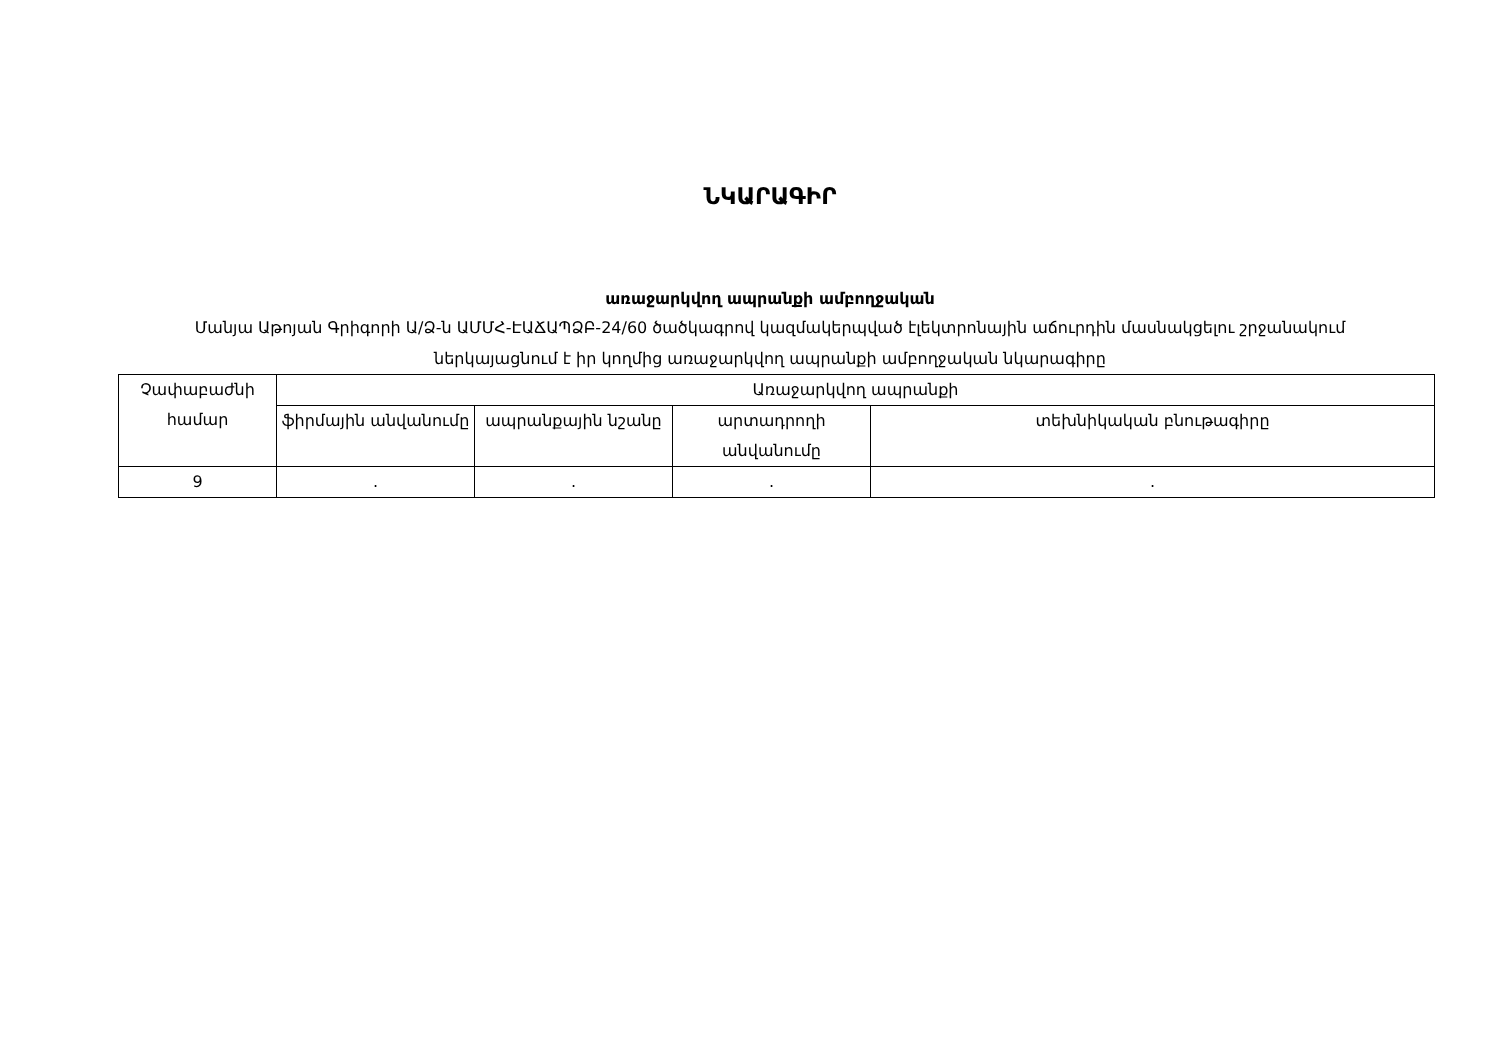ՆԿԱՐԱԳԻՐ
առաջարկվող ապրանքի ամբողջական
Մանյա Աթոյան Գրիգորի Ա/Ձ-ն ԱՄՄՀ-ԷԱՃԱՊՁԲ-24/60 ծածկագրով կազմակերպված էլեկտրոնային աճուրդին մասնակցելու շրջանակում ներկայացնում է իր կողմից առաջարկվող ապրանքի ամբողջական նկարագիրը
| Չափաբաժնի համար | Առաջարկվող ապրանքի | | | |
| --- | --- | --- | --- | --- |
| | ֆիրմային անվանումը | ապրանքային նշանը | արտադրողի անվանումը | տեխնիկական բնութագիրը |
| 9 | . | . | . | . |